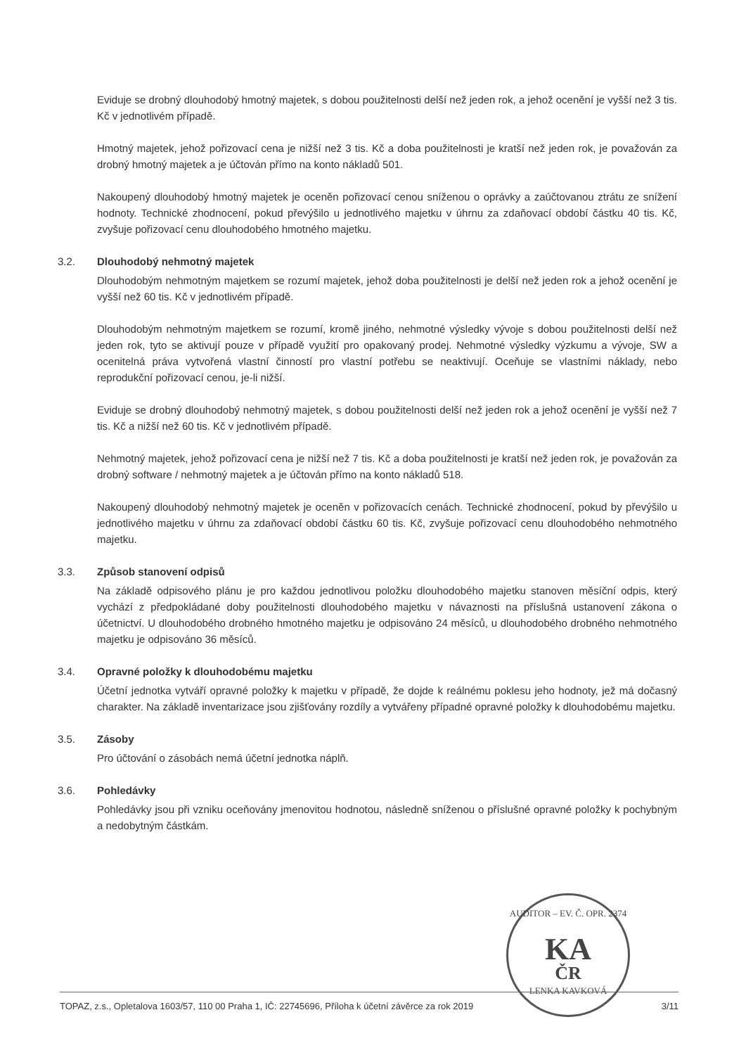Eviduje se drobný dlouhodobý hmotný majetek, s dobou použitelnosti delší než jeden rok, a jehož ocenění je vyšší než 3 tis. Kč v jednotlivém případě.
Hmotný majetek, jehož pořizovací cena je nižší než 3 tis. Kč a doba použitelnosti je kratší než jeden rok, je považován za drobný hmotný majetek a je účtován přímo na konto nákladů 501.
Nakoupený dlouhodobý hmotný majetek je oceněn pořizovací cenou sníženou o oprávky a zaúčtovanou ztrátu ze snížení hodnoty. Technické zhodnocení, pokud převýšilo u jednotlivého majetku v úhrnu za zdaňovací období částku 40 tis. Kč, zvyšuje pořizovací cenu dlouhodobého hmotného majetku.
3.2. Dlouhodobý nehmotný majetek
Dlouhodobým nehmotným majetkem se rozumí majetek, jehož doba použitelnosti je delší než jeden rok a jehož ocenění je vyšší než 60 tis. Kč v jednotlivém případě.
Dlouhodobým nehmotným majetkem se rozumí, kromě jiného, nehmotné výsledky vývoje s dobou použitelnosti delší než jeden rok, tyto se aktivují pouze v případě využití pro opakovaný prodej. Nehmotné výsledky výzkumu a vývoje, SW a ocenitelná práva vytvořená vlastní činností pro vlastní potřebu se neaktivují. Oceňuje se vlastními náklady, nebo reprodukční pořizovací cenou, je-li nižší.
Eviduje se drobný dlouhodobý nehmotný majetek, s dobou použitelnosti delší než jeden rok a jehož ocenění je vyšší než 7 tis. Kč a nižší než 60 tis. Kč v jednotlivém případě.
Nehmotný majetek, jehož pořizovací cena je nižší než 7 tis. Kč a doba použitelnosti je kratší než jeden rok, je považován za drobný software / nehmotný majetek a je účtován přímo na konto nákladů 518.
Nakoupený dlouhodobý nehmotný majetek je oceněn v pořizovacích cenách. Technické zhodnocení, pokud by převýšilo u jednotlivého majetku v úhrnu za zdaňovací období částku 60 tis. Kč, zvyšuje pořizovací cenu dlouhodobého nehmotného majetku.
3.3. Způsob stanovení odpisů
Na základě odpisového plánu je pro každou jednotlivou položku dlouhodobého majetku stanoven měsíční odpis, který vychází z předpokládané doby použitelnosti dlouhodobého majetku v návaznosti na příslušná ustanovení zákona o účetnictví. U dlouhodobého drobného hmotného majetku je odpisováno 24 měsíců, u dlouhodobého drobného nehmotného majetku je odpisováno 36 měsíců.
3.4. Opravné položky k dlouhodobému majetku
Účetní jednotka vytváří opravné položky k majetku v případě, že dojde k reálnému poklesu jeho hodnoty, jež má dočasný charakter. Na základě inventarizace jsou zjišťovány rozdíly a vytvářeny případné opravné položky k dlouhodobému majetku.
3.5. Zásoby
Pro účtování o zásobách nemá účetní jednotka náplň.
3.6. Pohledávky
Pohledávky jsou při vzniku oceňovány jmenovitou hodnotou, následně sníženou o příslušné opravné položky k pochybným a nedobytným částkám.
AUDITOR – EV. Č. OPR. 2374
KA
ČR
LENKA KAVKOVÁ
TOPAZ, z.s., Opletalova 1603/57, 110 00 Praha 1, IČ: 22745696, Příloha k účetní závěrce za rok 2019 3/11